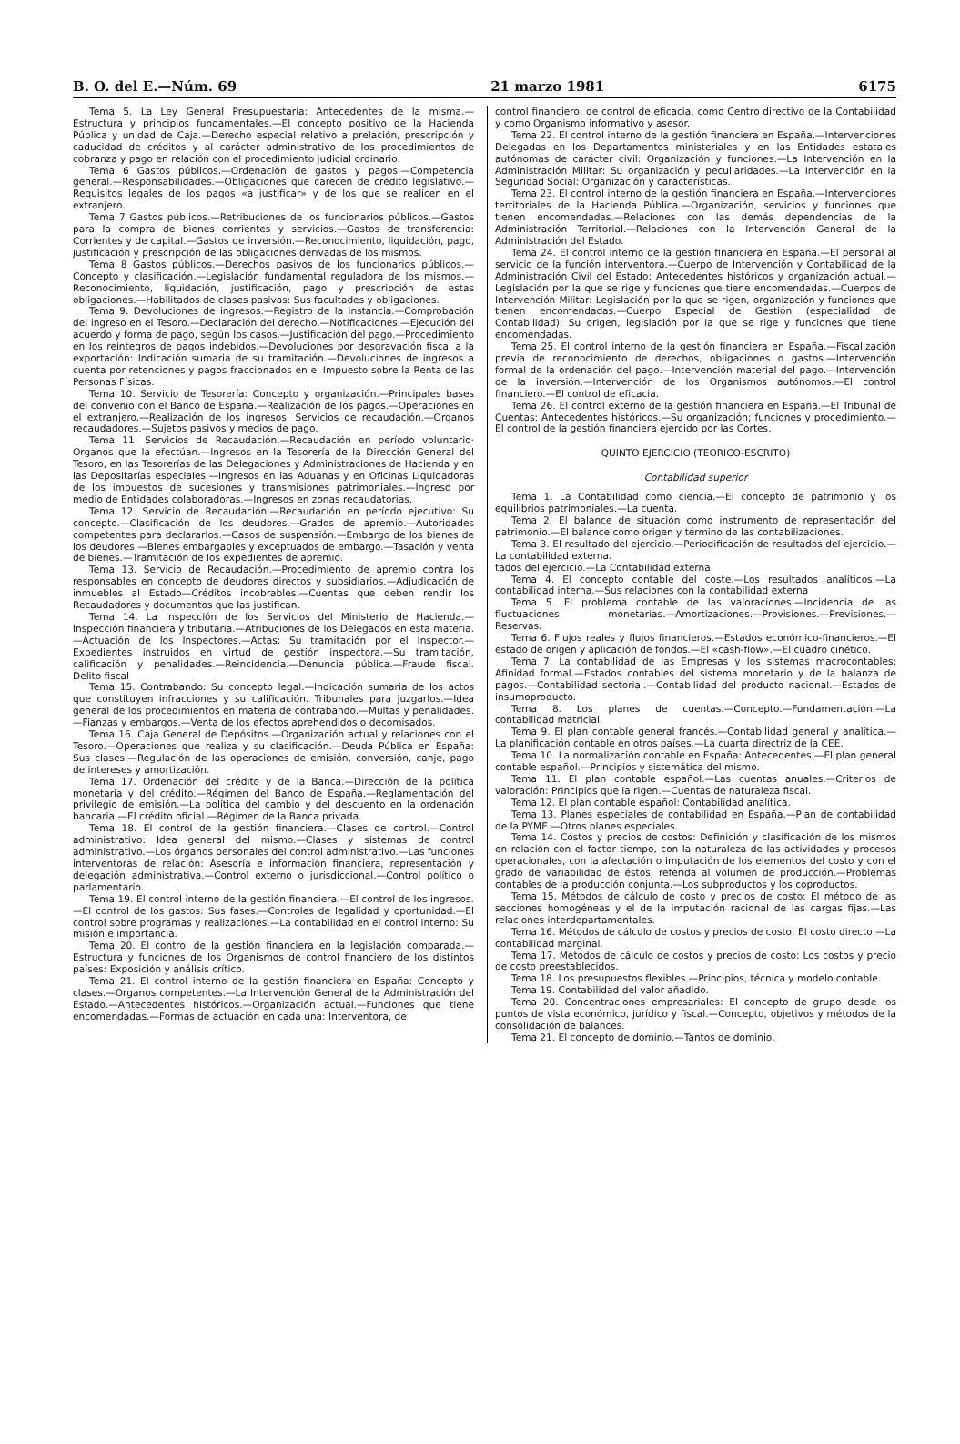B. O. del E.—Núm. 69 21 marzo 1981 6175
Tema 5. La Ley General Presupuestaria: Antecedentes de la misma.—Estructura y principios fundamentales.—El concepto positivo de la Hacienda Pública y unidad de Caja.—Derecho especial relativo a prelación, prescripción y caducidad de créditos y al carácter administrativo de los procedimientos de cobranza y pago en relación con el procedimiento judicial ordinario.
Tema 6 Gastos públicos.—Ordenación de gastos y pagos.—Competencia general.—Responsabilidades.—Obligaciones que carecen de crédito legislativo.—Requisitos legales de los pagos «a justificar» y de los que se realicen en el extranjero.
Tema 7 Gastos públicos.—Retribuciones de los funcionarios públicos.—Gastos para la compra de bienes corrientes y servicios.—Gastos de transferencia: Corrientes y de capital.—Gastos de inversión.—Reconocimiento, liquidación, pago, justificación y prescripción de las obligaciones derivadas de los mismos.
Tema 8 Gastos públicos.—Derechos pasivos de los funcionarios públicos.—Concepto y clasificación.—Legislación fundamental reguladora de los mismos.—Reconocimiento, liquidación, justificación, pago y prescripción de estas obligaciones.—Habilitados de clases pasivas: Sus facultades y obligaciones.
Tema 9. Devoluciones de ingresos.—Registro de la instancia.—Comprobación del ingreso en el Tesoro.—Declaración del derecho.—Notificaciones.—Ejecución del acuerdo y forma de pago, según los casos.—Justificación del pago.—Procedimiento en los reintegros de pagos indebidos.—Devoluciones por desgravación fiscal a la exportación: Indicación sumaria de su tramitación.—Devoluciones de ingresos a cuenta por retenciones y pagos fraccionados en el Impuesto sobre la Renta de las Personas Físicas.
Tema 10. Servicio de Tesorería: Concepto y organización.—Principales bases del convenio con el Banco de España.—Realización de los pagos.—Operaciones en el extranjero.—Realización de los ingresos: Servicios de recaudación.—Organos recaudadores.—Sujetos pasivos y medios de pago.
Tema 11. Servicios de Recaudación.—Recaudación en período voluntario· Organos que la efectúan.—Ingresos en la Tesorería de la Dirección General del Tesoro, en las Tesorerías de las Delegaciones y Administraciones de Hacienda y en las Depositarías especiales.—Ingresos en las Aduanas y en Oficinas Liquidadoras de los impuestos de sucesiones y transmisiones patrimoniales.—Ingreso por medio de Entidades colaboradoras.—Ingresos en zonas recaudatorias.
Tema 12. Servicio de Recaudación.—Recaudación en período ejecutivo: Su concepto.—Clasificación de los deudores.—Grados de apremio.—Autoridades competentes para declararlos.—Casos de suspensión.—Embargo de los bienes de los deudores.—Bienes embargables y exceptuados de embargo.—Tasación y venta de bienes.—Tramitación de los expedientes de apremio.
Tema 13. Servicio de Recaudación.—Procedimiento de apremio contra los responsables en concepto de deudores directos y subsidiarios.—Adjudicación de inmuebles al Estado—Créditos incobrables.—Cuentas que deben rendir los Recaudadores y documentos que las justifican.
Tema 14. La Inspección de los Servicios del Ministerio de Hacienda.—Inspección financiera y tributaria.—Atribuciones de los Delegados en esta materia.—Actuación de los Inspectores.—Actas: Su tramitación por el Inspector.—Expedientes instruidos en virtud de gestión inspectora.—Su tramitación, calificación y penalidades.—Reincidencia.—Denuncia pública.—Fraude fiscal. Delito fiscal
Tema 15. Contrabando: Su concepto legal.—Indicación sumaria de los actos que constituyen infracciones y su calificación. Tribunales para juzgarlos.—Idea general de los procedimientos en materia de contrabando.—Multas y penalidades.—Fianzas y embargos.—Venta de los efectos aprehendidos o decomisados.
Tema 16. Caja General de Depósitos.—Organización actual y relaciones con el Tesoro.—Operaciones que realiza y su clasificación.—Deuda Pública en España: Sus clases.—Regulación de las operaciones de emisión, conversión, canje, pago de intereses y amortización.
Tema 17. Ordenación del crédito y de la Banca.—Dirección de la política monetaria y del crédito.—Régimen del Banco de España.—Reglamentación del privilegio de emisión.—La política del cambio y del descuento en la ordenación bancaria.—El crédito oficial.—Régimen de la Banca privada.
Tema 18. El control de la gestión financiera.—Clases de control.—Control administrativo: Idea general del mismo.—Clases y sistemas de control administrativo.—Los órganos personales del control administrativo.—Las funciones interventoras de relación: Asesoría e información financiera, representación y delegación administrativa.—Control externo o jurisdiccional.—Control político o parlamentario.
Tema 19. El control interno de la gestión financiera.—El control de los ingresos.—El control de los gastos: Sus fases.—Controles de legalidad y oportunidad.—El control sobre programas y realizaciones.—La contabilidad en el control interno: Su misión e importancia.
Tema 20. El control de la gestión financiera en la legislación comparada.—Estructura y funciones de los Organismos de control financiero de los distintos países: Exposición y análisis crítico.
Tema 21. El control interno de la gestión financiera en España: Concepto y clases.—Organos competentes.—La Intervención General de la Administración del Estado.—Antecedentes históricos.—Organización actual.—Funciones que tiene encomendadas.—Formas de actuación en cada una: Interventora, de
control financiero, de control de eficacia, como Centro directivo de la Contabilidad y como Organismo informativo y asesor.
Tema 22. El control interno de la gestión financiera en España.—Intervenciones Delegadas en los Departamentos ministeriales y en las Entidades estatales autónomas de carácter civil: Organización y funciones.—La Intervención en la Administración Militar: Su organización y peculiaridades.—La Intervención en la Seguridad Social: Organización y características.
Tema 23. El control interno de la gestión financiera en España.—Intervenciones territoriales de la Hacienda Pública.—Organización, servicios y funciones que tienen encomendadas.—Relaciones con las demás dependencias de la Administración Territorial.—Relaciones con la Intervención General de la Administración del Estado.
Tema 24. El control interno de la gestión financiera en España.—El personal al servicio de la función interventora.—Cuerpo de Intervención y Contabilidad de la Administración Civil del Estado: Antecedentes históricos y organización actual.—Legislación por la que se rige y funciones que tiene encomendadas.—Cuerpos de Intervención Militar: Legislación por la que se rigen, organización y funciones que tienen encomendadas.—Cuerpo Especial de Gestión (especialidad de Contabilidad): Su origen, legislación por la que se rige y funciones que tiene encomendadas.
Tema 25. El control interno de la gestión financiera en España.—Fiscalización previa de reconocimiento de derechos, obligaciones o gastos.—Intervención formal de la ordenación del pago.—Intervención material del pago.—Intervención de la inversión.—Intervención de los Organismos autónomos.—El control financiero.—El control de eficacia.
Tema 26. El control externo de la gestión financiera en España.—El Tribunal de Cuentas: Antecedentes históricos.—Su organización; funciones y procedimiento.—El control de la gestión financiera ejercido por las Cortes.
QUINTO EJERCICIO (TEORICO-ESCRITO)
Contabilidad superior
Tema 1. La Contabilidad como ciencia.—El concepto de patrimonio y los equilibrios patrimoniales.—La cuenta.
Tema 2. El balance de situación como instrumento de representación del patrimonio.—El balance como origen y término de las contabilizaciones.
Tema 3. El resultado del ejercicio.—Periodificación de resultados del ejercicio.—La contabilidad externa.
tados del ejercicio.—La Contabilidad externa.
Tema 4. El concepto contable del coste.—Los resultados analíticos.—La contabilidad interna.—Sus relaciones con la contabilidad externa
Tema 5. El problema contable de las valoraciones.—Incidencia de las fluctuaciones monetarias.—Amortizaciones.—Provisiones.—Previsiones.—Reservas.
Tema 6. Flujos reales y flujos financieros.—Estados económico-financieros.—El estado de origen y aplicación de fondos.—El «cash-flow».—El cuadro cinético.
Tema 7. La contabilidad de las Empresas y los sistemas macrocontables: Afinidad formal.—Estados contables del sistema monetario y de la balanza de pagos.—Contabilidad sectorial.—Contabilidad del producto nacional.—Estados de insumoproducto.
Tema 8. Los planes de cuentas.—Concepto.—Fundamentación.—La contabilidad matricial.
Tema 9. El plan contable general francés.—Contabilidad general y analítica.—La planificación contable en otros países.—La cuarta directriz de la CEE.
Tema 10. La normalización contable en España: Antecedentes.—El plan general contable español.—Principios y sistemática del mismo.
Tema 11. El plan contable español.—Las cuentas anuales.—Criterios de valoración: Principios que la rigen.—Cuentas de naturaleza fiscal.
Tema 12. El plan contable español: Contabilidad analítica.
Tema 13. Planes especiales de contabilidad en España.—Plan de contabilidad de la PYME.—Otros planes especiales.
Tema 14. Costos y precios de costos: Definición y clasificación de los mismos en relación con el factor tiempo, con la naturaleza de las actividades y procesos operacionales, con la afectación o imputación de los elementos del costo y con el grado de variabilidad de éstos, referida al volumen de producción.—Problemas contables de la producción conjunta.—Los subproductos y los coproductos.
Tema 15. Métodos de cálculo de costo y precios de costo: El método de las secciones homogéneas y el de la imputación racional de las cargas fijas.—Las relaciones interdepartamentales.
Tema 16. Métodos de cálculo de costos y precios de costo: El costo directo.—La contabilidad marginal.
Tema 17. Métodos de cálculo de costos y precios de costo: Los costos y precio de costo preestablecidos.
Tema 18. Los presupuestos flexibles.—Principios, técnica y modelo contable.
Tema 19. Contabilidad del valor añadido.
Tema 20. Concentraciones empresariales: El concepto de grupo desde los puntos de vista económico, jurídico y fiscal.—Concepto, objetivos y métodos de la consolidación de balances.
Tema 21. El concepto de dominio.—Tantos de dominio.